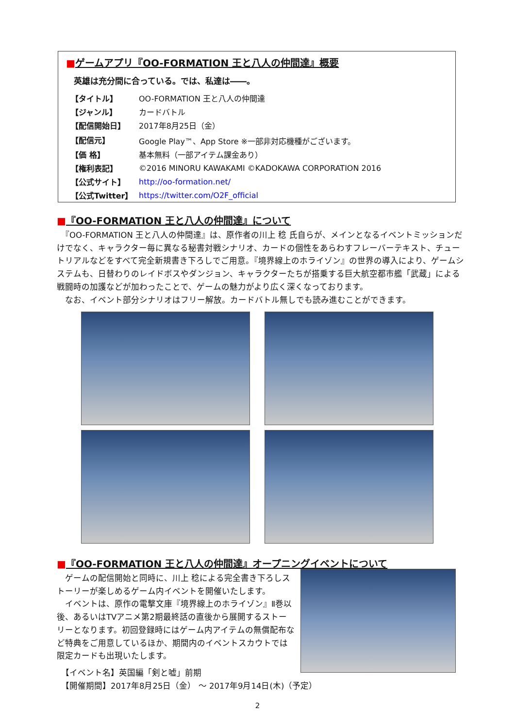■ゲームアプリ『OO-FORMATION 王と八人の仲間達』概要
英雄は充分間に合っている。では、私達は――。
| 【タイトル】 | OO-FORMATION 王と八人の仲間達 |
| 【ジャンル】 | カードバトル |
| 【配信開始日】 | 2017年8月25日（金） |
| 【配信元】 | Google Play™、App Store ※一部非対応機種がございます。 |
| 【価 格】 | 基本無料（一部アイテム課金あり） |
| 【権利表記】 | ©2016 MINORU KAWAKAMI ©KADOKAWA CORPORATION 2016 |
| 【公式サイト】 | http://oo-formation.net/ |
| 【公式Twitter】 | https://twitter.com/O2F_official |
■『OO-FORMATION 王と八人の仲間達』について
　『OO-FORMATION 王と八人の仲間達』は、原作者の川上 稔 氏自らが、メインとなるイベントミッションだけでなく、キャラクター毎に異なる秘書対戦シナリオ、カードの個性をあらわすフレーバーテキスト、チュートリアルなどをすべて完全新規書き下ろしでご用意。『境界線上のホライゾン』の世界の導入により、ゲームシステムも、日替わりのレイドボスやダンジョン、キャラクターたちが搭乗する巨大航空都市艦「武蔵」による戦闘時の加護などが加わったことで、ゲームの魅力がより広く深くなっております。
　なお、イベント部分シナリオはフリー解放。カードバトル無しでも読み進むことができます。
■『OO-FORMATION 王と八人の仲間達』オープニングイベントについて
　ゲームの配信開始と同時に、川上 稔による完全書き下ろしストーリーが楽しめるゲーム内イベントを開催いたします。
　イベントは、原作の電撃文庫『境界線上のホライゾン』Ⅱ巻以後、あるいはTVアニメ第2期最終話の直後から展開するストーリーとなります。初回登録時にはゲーム内アイテムの無償配布など特典をご用意しているほか、期間内のイベントスカウトでは限定カードも出現いたします。
　【イベント名】英国編「剣と嘘」前期
　【開催期間】2017年8月25日（金） ～ 2017年9月14日(木)（予定）
2